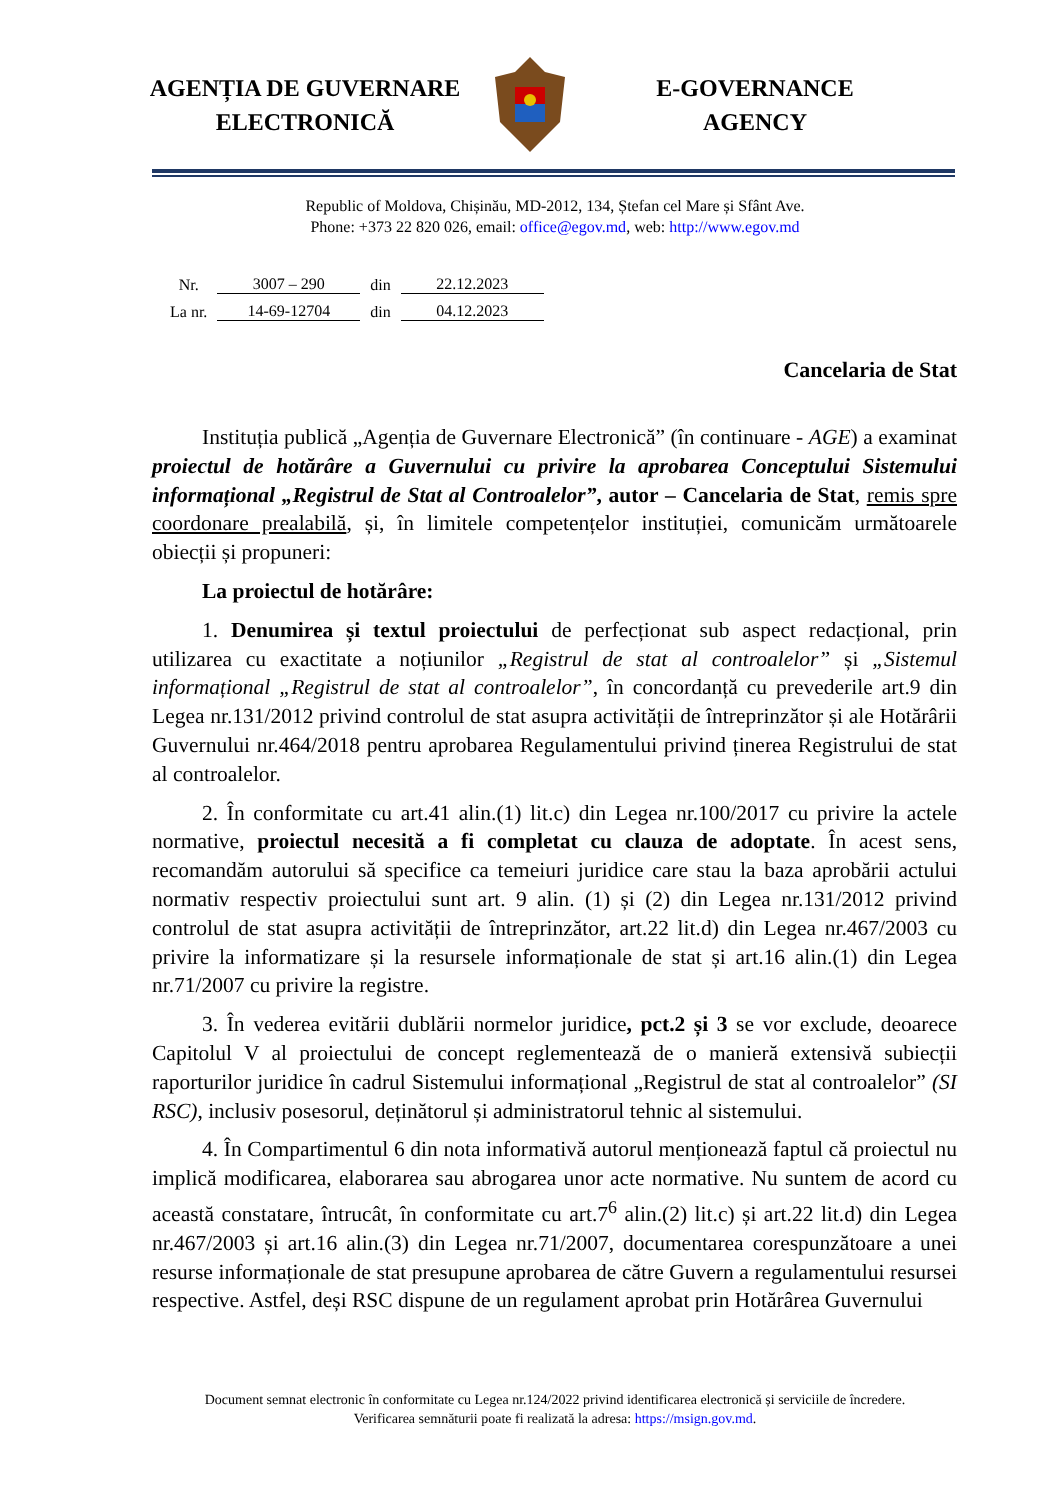AGENȚIA DE GUVERNARE
ELECTRONICĂ
E-GOVERNANCE
AGENCY
Republic of Moldova, Chișinău, MD-2012, 134, Ștefan cel Mare și Sfânt Ave.
Phone: +373 22 820 026, email: office@egov.md, web: http://www.egov.md
| Nr. | 3007 – 290 | din | 22.12.2023 |
| La nr. | 14-69-12704 | din | 04.12.2023 |
Cancelaria de Stat
Instituția publică „Agenția de Guvernare Electronică” (în continuare - AGE) a examinat proiectul de hotărâre a Guvernului cu privire la aprobarea Conceptului Sistemului informațional „Registrul de Stat al Controalelor”, autor – Cancelaria de Stat, remis spre coordonare prealabilă, și, în limitele competențelor instituției, comunicăm următoarele obiecții și propuneri:
La proiectul de hotărâre:
1. Denumirea și textul proiectului de perfecționat sub aspect redacțional, prin utilizarea cu exactitate a noțiunilor „Registrul de stat al controalelor” și „Sistemul informațional „Registrul de stat al controalelor”, în concordanță cu prevederile art.9 din Legea nr.131/2012 privind controlul de stat asupra activității de întreprinzător și ale Hotărârii Guvernului nr.464/2018 pentru aprobarea Regulamentului privind ținerea Registrului de stat al controalelor.
2. În conformitate cu art.41 alin.(1) lit.c) din Legea nr.100/2017 cu privire la actele normative, proiectul necesită a fi completat cu clauza de adoptate. În acest sens, recomandăm autorului să specifice ca temeiuri juridice care stau la baza aprobării actului normativ respectiv proiectului sunt art. 9 alin. (1) și (2) din Legea nr.131/2012 privind controlul de stat asupra activității de întreprinzător, art.22 lit.d) din Legea nr.467/2003 cu privire la informatizare și la resursele informaționale de stat și art.16 alin.(1) din Legea nr.71/2007 cu privire la registre.
3. În vederea evitării dublării normelor juridice, pct.2 și 3 se vor exclude, deoarece Capitolul V al proiectului de concept reglementează de o manieră extensivă subiecții raporturilor juridice în cadrul Sistemului informațional „Registrul de stat al controalelor” (SI RSC), inclusiv posesorul, deținătorul și administratorul tehnic al sistemului.
4. În Compartimentul 6 din nota informativă autorul menționează faptul că proiectul nu implică modificarea, elaborarea sau abrogarea unor acte normative. Nu suntem de acord cu această constatare, întrucât, în conformitate cu art.7<sup>6</sup> alin.(2) lit.c) și art.22 lit.d) din Legea nr.467/2003 și art.16 alin.(3) din Legea nr.71/2007, documentarea corespunzătoare a unei resurse informaționale de stat presupune aprobarea de către Guvern a regulamentului resursei respective. Astfel, deși RSC dispune de un regulament aprobat prin Hotărârea Guvernului
Document semnat electronic în conformitate cu Legea nr.124/2022 privind identificarea electronică și serviciile de încredere.
Verificarea semnăturii poate fi realizată la adresa: https://msign.gov.md.